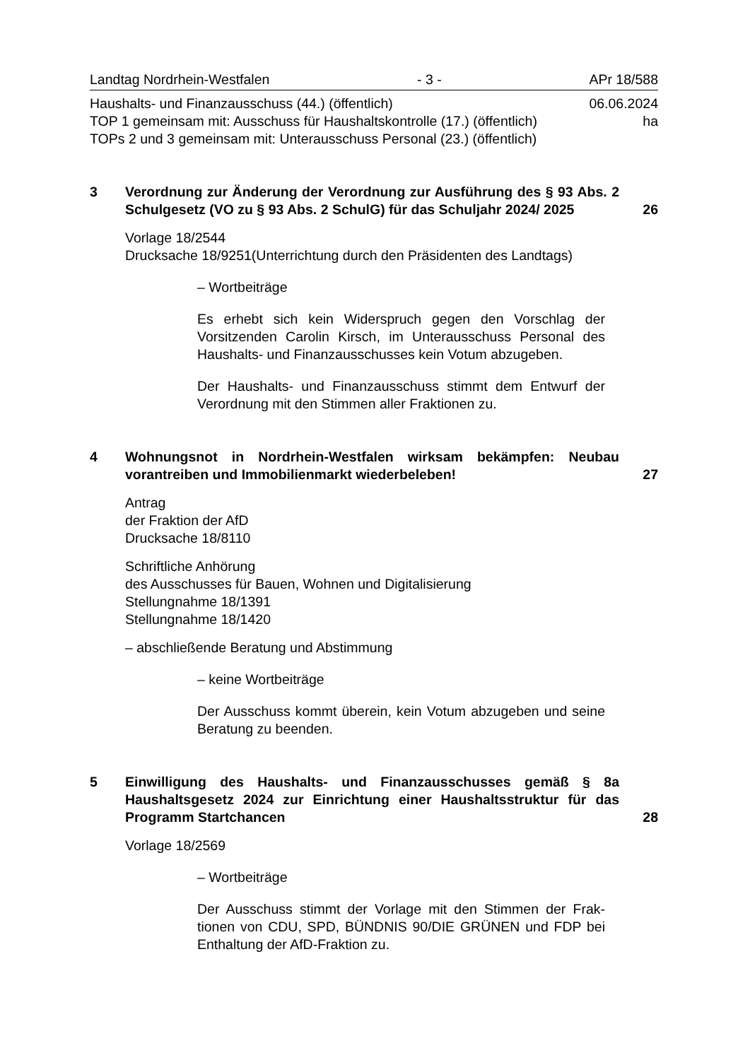Landtag Nordrhein-Westfalen - 3 - APr 18/588
Haushalts- und Finanzausschuss (44.) (öffentlich) 06.06.2024
TOP 1 gemeinsam mit: Ausschuss für Haushaltskontrolle (17.) (öffentlich) ha
TOPs 2 und 3 gemeinsam mit: Unterausschuss Personal (23.) (öffentlich)
3 Verordnung zur Änderung der Verordnung zur Ausführung des § 93 Abs. 2 Schulgesetz (VO zu § 93 Abs. 2 SchulG) für das Schuljahr 2024/ 2025
26
Vorlage 18/2544
Drucksache 18/9251(Unterrichtung durch den Präsidenten des Landtags)
– Wortbeiträge
Es erhebt sich kein Widerspruch gegen den Vorschlag der Vorsitzenden Carolin Kirsch, im Unterausschuss Personal des Haushalts- und Finanzausschusses kein Votum abzugeben.
Der Haushalts- und Finanzausschuss stimmt dem Entwurf der Verordnung mit den Stimmen aller Fraktionen zu.
4 Wohnungsnot in Nordrhein-Westfalen wirksam bekämpfen: Neubau vorantreiben und Immobilienmarkt wiederbeleben!
27
Antrag
der Fraktion der AfD
Drucksache 18/8110
Schriftliche Anhörung
des Ausschusses für Bauen, Wohnen und Digitalisierung
Stellungnahme 18/1391
Stellungnahme 18/1420
– abschließende Beratung und Abstimmung
– keine Wortbeiträge
Der Ausschuss kommt überein, kein Votum abzugeben und seine Beratung zu beenden.
5 Einwilligung des Haushalts- und Finanzausschusses gemäß § 8a Haushaltsgesetz 2024 zur Einrichtung einer Haushaltsstruktur für das Programm Startchancen
28
Vorlage 18/2569
– Wortbeiträge
Der Ausschuss stimmt der Vorlage mit den Stimmen der Frak-tionen von CDU, SPD, BÜNDNIS 90/DIE GRÜNEN und FDP bei Enthaltung der AfD-Fraktion zu.